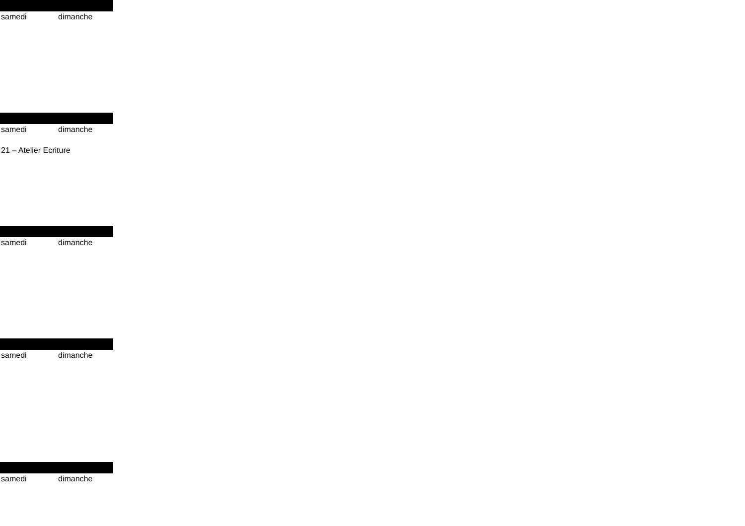samedi dimanche
samedi dimanche
21 – Atelier Ecriture
samedi dimanche
samedi dimanche
samedi dimanche